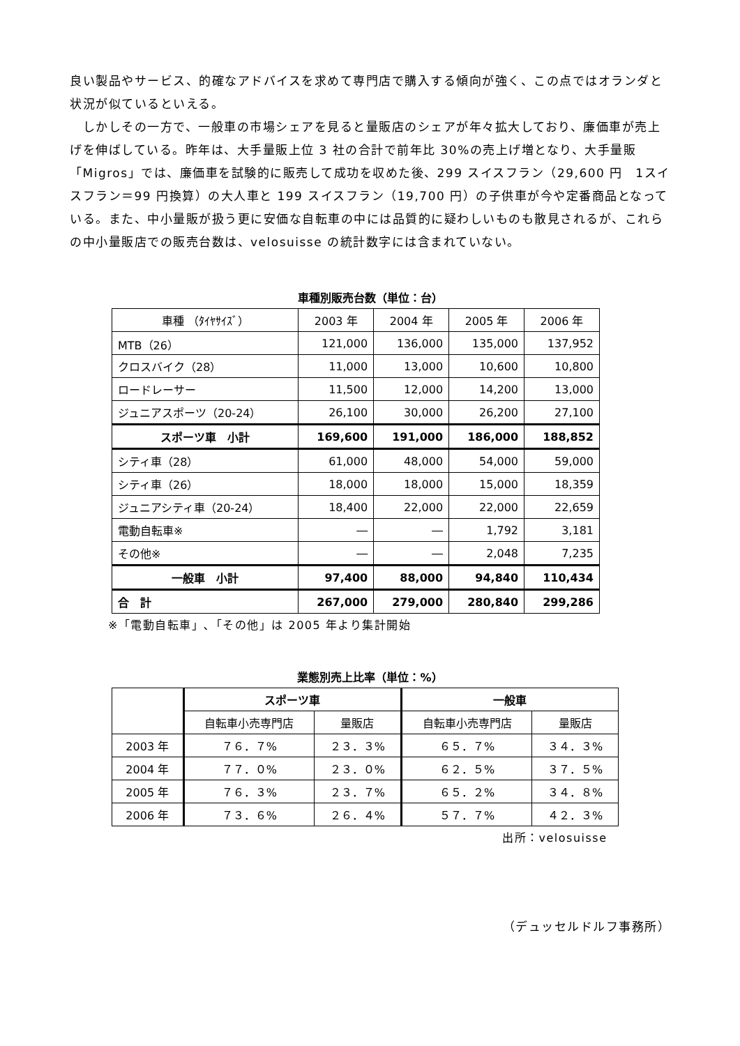良い製品やサービス、的確なアドバイスを求めて専門店で購入する傾向が強く、この点ではオランダと状況が似ているといえる。
　しかしその一方で、一般車の市場シェアを見ると量販店のシェアが年々拡大しており、廉価車が売上げを伸ばしている。昨年は、大手量販上位 3 社の合計で前年比 30%の売上げ増となり、大手量販「Migros」では、廉価車を試験的に販売して成功を収めた後、299 スイスフラン（29,600 円　1スイスフラン＝99 円換算）の大人車と 199 スイスフラン（19,700 円）の子供車が今や定番商品となっている。また、中小量販が扱う更に安価な自転車の中には品質的に疑わしいものも散見されるが、これらの中小量販店での販売台数は、velosuisse の統計数字には含まれていない。
車種別販売台数（単位：台）
| 車種 （ﾀｲﾔｻｲｽﾞ） | 2003 年 | 2004 年 | 2005 年 | 2006 年 |
| --- | --- | --- | --- | --- |
| MTB（26） | 121,000 | 136,000 | 135,000 | 137,952 |
| クロスバイク（28） | 11,000 | 13,000 | 10,600 | 10,800 |
| ロードレーサー | 11,500 | 12,000 | 14,200 | 13,000 |
| ジュニアスポーツ（20-24） | 26,100 | 30,000 | 26,200 | 27,100 |
| スポーツ車 小計 | 169,600 | 191,000 | 186,000 | 188,852 |
| シティ車（28） | 61,000 | 48,000 | 54,000 | 59,000 |
| シティ車（26） | 18,000 | 18,000 | 15,000 | 18,359 |
| ジュニアシティ車（20-24） | 18,400 | 22,000 | 22,000 | 22,659 |
| 電動自転車※ | ― | ― | 1,792 | 3,181 |
| その他※ | ― | ― | 2,048 | 7,235 |
| 一般車 小計 | 97,400 | 88,000 | 94,840 | 110,434 |
| 合 計 | 267,000 | 279,000 | 280,840 | 299,286 |
※「電動自転車」､「その他」は 2005 年より集計開始
業態別売上比率（単位：%）
| | スポーツ車 | | 一般車 | |
| | 自転車小売専門店 | 量販店 | 自転車小売専門店 | 量販店 |
| 2003 年 | ７６．７% | ２３．３% | ６５．７% | ３４．３% |
| 2004 年 | ７７．０% | ２３．０% | ６２．５% | ３７．５% |
| 2005 年 | ７６．３% | ２３．７% | ６５．２% | ３４．８% |
| 2006 年 | ７３．６% | ２６．４% | ５７．７% | ４２．３% |
出所：velosuisse
（デュッセルドルフ事務所）